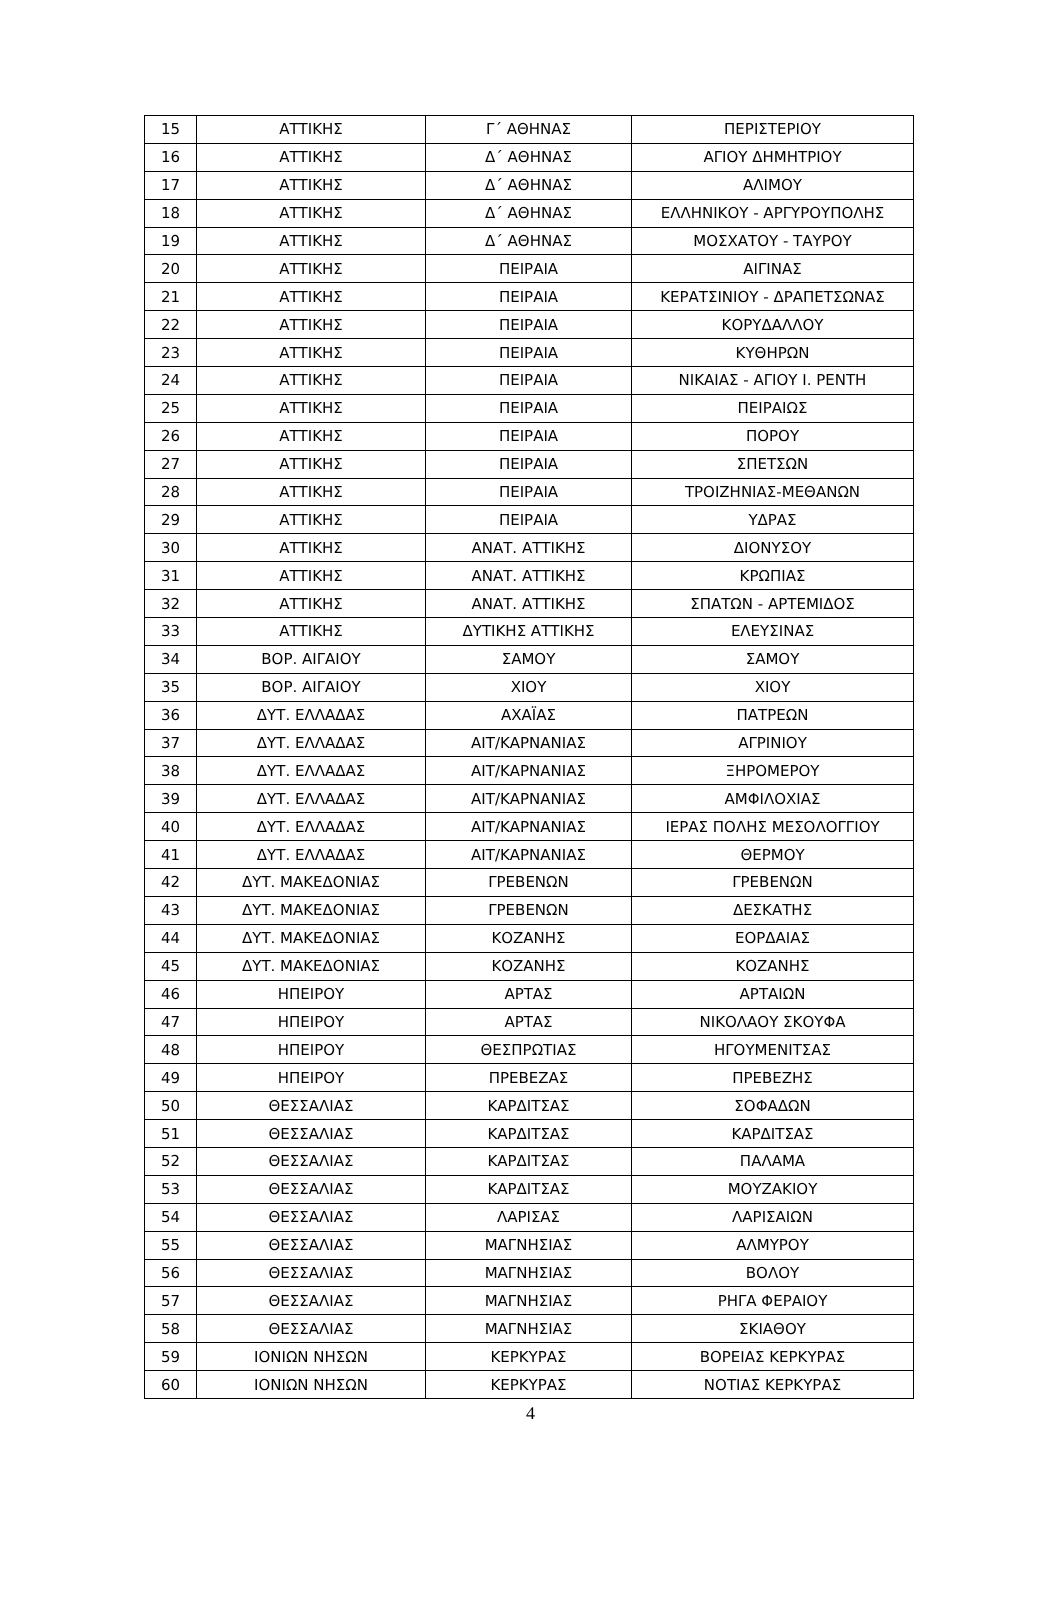| 15 | ΑΤΤΙΚΗΣ | Γ΄ ΑΘΗΝΑΣ | ΠΕΡΙΣΤΕΡΙΟΥ |
| 16 | ΑΤΤΙΚΗΣ | Δ΄ ΑΘΗΝΑΣ | ΑΓΙΟΥ ΔΗΜΗΤΡΙΟΥ |
| 17 | ΑΤΤΙΚΗΣ | Δ΄ ΑΘΗΝΑΣ | ΑΛΙΜΟΥ |
| 18 | ΑΤΤΙΚΗΣ | Δ΄ ΑΘΗΝΑΣ | ΕΛΛΗΝΙΚΟΥ - ΑΡΓΥΡΟΥΠΟΛΗΣ |
| 19 | ΑΤΤΙΚΗΣ | Δ΄ ΑΘΗΝΑΣ | ΜΟΣΧΑΤΟΥ - ΤΑΥΡΟΥ |
| 20 | ΑΤΤΙΚΗΣ | ΠΕΙΡΑΙΑ | ΑΙΓΙΝΑΣ |
| 21 | ΑΤΤΙΚΗΣ | ΠΕΙΡΑΙΑ | ΚΕΡΑΤΣΙΝΙΟΥ - ΔΡΑΠΕΤΣΩΝΑΣ |
| 22 | ΑΤΤΙΚΗΣ | ΠΕΙΡΑΙΑ | ΚΟΡΥΔΑΛΛΟΥ |
| 23 | ΑΤΤΙΚΗΣ | ΠΕΙΡΑΙΑ | ΚΥΘΗΡΩΝ |
| 24 | ΑΤΤΙΚΗΣ | ΠΕΙΡΑΙΑ | ΝΙΚΑΙΑΣ - ΑΓΙΟΥ Ι. ΡΕΝΤΗ |
| 25 | ΑΤΤΙΚΗΣ | ΠΕΙΡΑΙΑ | ΠΕΙΡΑΙΩΣ |
| 26 | ΑΤΤΙΚΗΣ | ΠΕΙΡΑΙΑ | ΠΟΡΟΥ |
| 27 | ΑΤΤΙΚΗΣ | ΠΕΙΡΑΙΑ | ΣΠΕΤΣΩΝ |
| 28 | ΑΤΤΙΚΗΣ | ΠΕΙΡΑΙΑ | ΤΡΟΙΖΗΝΙΑΣ-ΜΕΘΑΝΩΝ |
| 29 | ΑΤΤΙΚΗΣ | ΠΕΙΡΑΙΑ | ΥΔΡΑΣ |
| 30 | ΑΤΤΙΚΗΣ | ΑΝΑΤ. ΑΤΤΙΚΗΣ | ΔΙΟΝΥΣΟΥ |
| 31 | ΑΤΤΙΚΗΣ | ΑΝΑΤ. ΑΤΤΙΚΗΣ | ΚΡΩΠΙΑΣ |
| 32 | ΑΤΤΙΚΗΣ | ΑΝΑΤ. ΑΤΤΙΚΗΣ | ΣΠΑΤΩΝ - ΑΡΤΕΜΙΔΟΣ |
| 33 | ΑΤΤΙΚΗΣ | ΔΥΤΙΚΗΣ ΑΤΤΙΚΗΣ | ΕΛΕΥΣΙΝΑΣ |
| 34 | ΒΟΡ. ΑΙΓΑΙΟΥ | ΣΑΜΟΥ | ΣΑΜΟΥ |
| 35 | ΒΟΡ. ΑΙΓΑΙΟΥ | ΧΙΟΥ | ΧΙΟΥ |
| 36 | ΔΥΤ. ΕΛΛΑΔΑΣ | ΑΧΑΪΑΣ | ΠΑΤΡΕΩΝ |
| 37 | ΔΥΤ. ΕΛΛΑΔΑΣ | ΑΙΤ/ΚΑΡΝΑΝΙΑΣ | ΑΓΡΙΝΙΟΥ |
| 38 | ΔΥΤ. ΕΛΛΑΔΑΣ | ΑΙΤ/ΚΑΡΝΑΝΙΑΣ | ΞΗΡΟΜΕΡΟΥ |
| 39 | ΔΥΤ. ΕΛΛΑΔΑΣ | ΑΙΤ/ΚΑΡΝΑΝΙΑΣ | ΑΜΦΙΛΟΧΙΑΣ |
| 40 | ΔΥΤ. ΕΛΛΑΔΑΣ | ΑΙΤ/ΚΑΡΝΑΝΙΑΣ | ΙΕΡΑΣ ΠΟΛΗΣ ΜΕΣΟΛΟΓΓΙΟΥ |
| 41 | ΔΥΤ. ΕΛΛΑΔΑΣ | ΑΙΤ/ΚΑΡΝΑΝΙΑΣ | ΘΕΡΜΟΥ |
| 42 | ΔΥΤ. ΜΑΚΕΔΟΝΙΑΣ | ΓΡΕΒΕΝΩΝ | ΓΡΕΒΕΝΩΝ |
| 43 | ΔΥΤ. ΜΑΚΕΔΟΝΙΑΣ | ΓΡΕΒΕΝΩΝ | ΔΕΣΚΑΤΗΣ |
| 44 | ΔΥΤ. ΜΑΚΕΔΟΝΙΑΣ | ΚΟΖΑΝΗΣ | ΕΟΡΔΑΙΑΣ |
| 45 | ΔΥΤ. ΜΑΚΕΔΟΝΙΑΣ | ΚΟΖΑΝΗΣ | ΚΟΖΑΝΗΣ |
| 46 | ΗΠΕΙΡΟΥ | ΑΡΤΑΣ | ΑΡΤΑΙΩΝ |
| 47 | ΗΠΕΙΡΟΥ | ΑΡΤΑΣ | ΝΙΚΟΛΑΟΥ ΣΚΟΥΦΑ |
| 48 | ΗΠΕΙΡΟΥ | ΘΕΣΠΡΩΤΙΑΣ | ΗΓΟΥΜΕΝΙΤΣΑΣ |
| 49 | ΗΠΕΙΡΟΥ | ΠΡΕΒΕΖΑΣ | ΠΡΕΒΕΖΗΣ |
| 50 | ΘΕΣΣΑΛΙΑΣ | ΚΑΡΔΙΤΣΑΣ | ΣΟΦΑΔΩΝ |
| 51 | ΘΕΣΣΑΛΙΑΣ | ΚΑΡΔΙΤΣΑΣ | ΚΑΡΔΙΤΣΑΣ |
| 52 | ΘΕΣΣΑΛΙΑΣ | ΚΑΡΔΙΤΣΑΣ | ΠΑΛΑΜΑ |
| 53 | ΘΕΣΣΑΛΙΑΣ | ΚΑΡΔΙΤΣΑΣ | ΜΟΥΖΑΚΙΟΥ |
| 54 | ΘΕΣΣΑΛΙΑΣ | ΛΑΡΙΣΑΣ | ΛΑΡΙΣΑΙΩΝ |
| 55 | ΘΕΣΣΑΛΙΑΣ | ΜΑΓΝΗΣΙΑΣ | ΑΛΜΥΡΟΥ |
| 56 | ΘΕΣΣΑΛΙΑΣ | ΜΑΓΝΗΣΙΑΣ | ΒΟΛΟΥ |
| 57 | ΘΕΣΣΑΛΙΑΣ | ΜΑΓΝΗΣΙΑΣ | ΡΗΓΑ ΦΕΡΑΙΟΥ |
| 58 | ΘΕΣΣΑΛΙΑΣ | ΜΑΓΝΗΣΙΑΣ | ΣΚΙΑΘΟΥ |
| 59 | ΙΟΝΙΩΝ ΝΗΣΩΝ | ΚΕΡΚΥΡΑΣ | ΒΟΡΕΙΑΣ ΚΕΡΚΥΡΑΣ |
| 60 | ΙΟΝΙΩΝ ΝΗΣΩΝ | ΚΕΡΚΥΡΑΣ | ΝΟΤΙΑΣ ΚΕΡΚΥΡΑΣ |
4